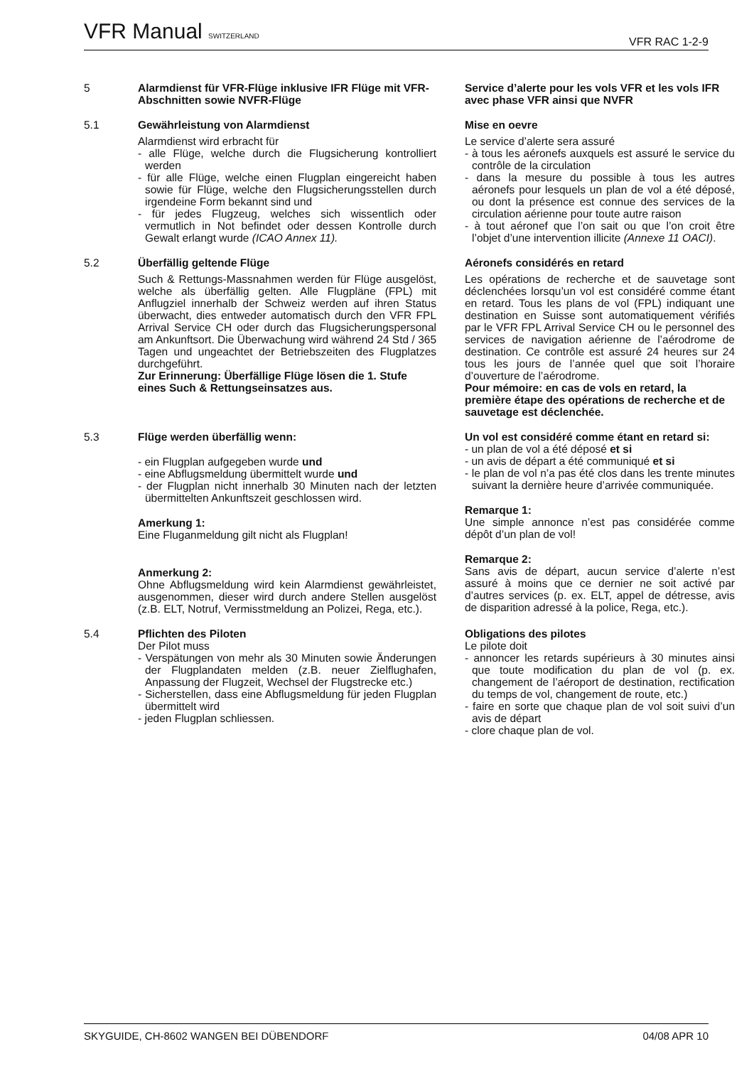VFR Manual SWITZERLAND VFR RAC 1-2-9
5
Alarmdienst für VFR-Flüge inklusive IFR Flüge mit VFR-Abschnitten sowie NVFR-Flüge
Service d’alerte pour les vols VFR et les vols IFR avec phase VFR ainsi que NVFR
5.1
Gewährleistung von Alarmdienst
Alarmdienst wird erbracht für
- alle Flüge, welche durch die Flugsicherung kontrolliert werden
- für alle Flüge, welche einen Flugplan eingereicht haben sowie für Flüge, welche den Flugsicherungsstellen durch irgendeine Form bekannt sind und
- für jedes Flugzeug, welches sich wissentlich oder vermutlich in Not befindet oder dessen Kontrolle durch Gewalt erlangt wurde (ICAO Annex 11).
Mise en oevre
Le service d’alerte sera assuré
- à tous les aéronefs auxquels est assuré le service du contrôle de la circulation
- dans la mesure du possible à tous les autres aéronefs pour lesquels un plan de vol a été déposé, ou dont la présence est connue des services de la circulation aérienne pour toute autre raison
- à tout aéronef que l’on sait ou que l’on croit être l’objet d’une intervention illicite (Annexe 11 OACI).
5.2
Überfällig geltende Flüge
Such & Rettungs-Massnahmen werden für Flüge ausgelöst, welche als überfällig gelten. Alle Flugpläne (FPL) mit Anflugziel innerhalb der Schweiz werden auf ihren Status überwacht, dies entweder automatisch durch den VFR FPL Arrival Service CH oder durch das Flugsicherungspersonal am Ankunftsort. Die Überwachung wird während 24 Std / 365 Tagen und ungeachtet der Betriebszeiten des Flugplatzes durchgeführt.
Zur Erinnerung: Überfällige Flüge lösen die 1. Stufe eines Such & Rettungseinsatzes aus.
Aéronefs considérés en retard
Les opérations de recherche et de sauvetage sont déclenchées lorsqu’un vol est considéré comme étant en retard. Tous les plans de vol (FPL) indiquant une destination en Suisse sont automatiquement vérifiés par le VFR FPL Arrival Service CH ou le personnel des services de navigation aérienne de l’aérodrome de destination. Ce contrôle est assuré 24 heures sur 24 tous les jours de l’année quel que soit l’horaire d’ouverture de l’aérodrome.
Pour mémoire: en cas de vols en retard, la première étape des opérations de recherche et de sauvetage est déclenchée.
5.3
Flüge werden überfällig wenn:
- ein Flugplan aufgegeben wurde und
- eine Abflugsmeldung übermittelt wurde und
- der Flugplan nicht innerhalb 30 Minuten nach der letzten übermittelten Ankunftszeit geschlossen wird.
Amerkung 1:
Eine Fluganmeldung gilt nicht als Flugplan!
Anmerkung 2:
Ohne Abflugsmeldung wird kein Alarmdienst gewährleistet, ausgenommen, dieser wird durch andere Stellen ausgelöst (z.B. ELT, Notruf, Vermisstmeldung an Polizei, Rega, etc.).
Un vol est considéré comme étant en retard si:
- un plan de vol a été déposé et si
- un avis de départ a été communiqué et si
- le plan de vol n’a pas été clos dans les trente minutes suivant la dernière heure d’arrivée communiquée.
Remarque 1:
Une simple annonce n’est pas considérée comme dépôt d’un plan de vol!
Remarque 2:
Sans avis de départ, aucun service d’alerte n’est assuré à moins que ce dernier ne soit activé par d’autres services (p. ex. ELT, appel de détresse, avis de disparition adressé à la police, Rega, etc.).
5.4
Pflichten des Piloten
Der Pilot muss
- Verspätungen von mehr als 30 Minuten sowie Änderungen der Flugplandaten melden (z.B. neuer Zielflughafen, Anpassung der Flugzeit, Wechsel der Flugstrecke etc.)
- Sicherstellen, dass eine Abflugsmeldung für jeden Flugplan übermittelt wird
- jeden Flugplan schliessen.
Obligations des pilotes
Le pilote doit
- annoncer les retards supérieurs à 30 minutes ainsi que toute modification du plan de vol (p. ex. changement de l’aéroport de destination, rectification du temps de vol, changement de route, etc.)
- faire en sorte que chaque plan de vol soit suivi d’un avis de départ
- clore chaque plan de vol.
SKYGUIDE, CH-8602 WANGEN BEI DÜBENDORF 04/08 APR 10